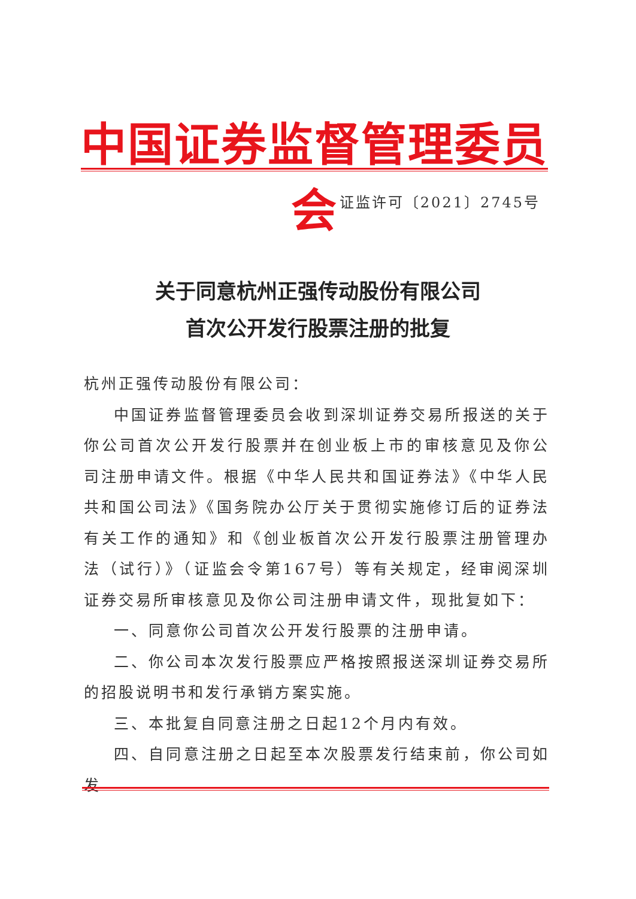中国证券监督管理委员会
证监许可〔2021〕2745号
关于同意杭州正强传动股份有限公司
首次公开发行股票注册的批复
杭州正强传动股份有限公司：
中国证券监督管理委员会收到深圳证券交易所报送的关于你公司首次公开发行股票并在创业板上市的审核意见及你公司注册申请文件。根据《中华人民共和国证券法》《中华人民共和国公司法》《国务院办公厅关于贯彻实施修订后的证券法有关工作的通知》和《创业板首次公开发行股票注册管理办法（试行）》（证监会令第167号）等有关规定，经审阅深圳证券交易所审核意见及你公司注册申请文件，现批复如下：
一、同意你公司首次公开发行股票的注册申请。
二、你公司本次发行股票应严格按照报送深圳证券交易所的招股说明书和发行承销方案实施。
三、本批复自同意注册之日起12个月内有效。
四、自同意注册之日起至本次股票发行结束前，你公司如发